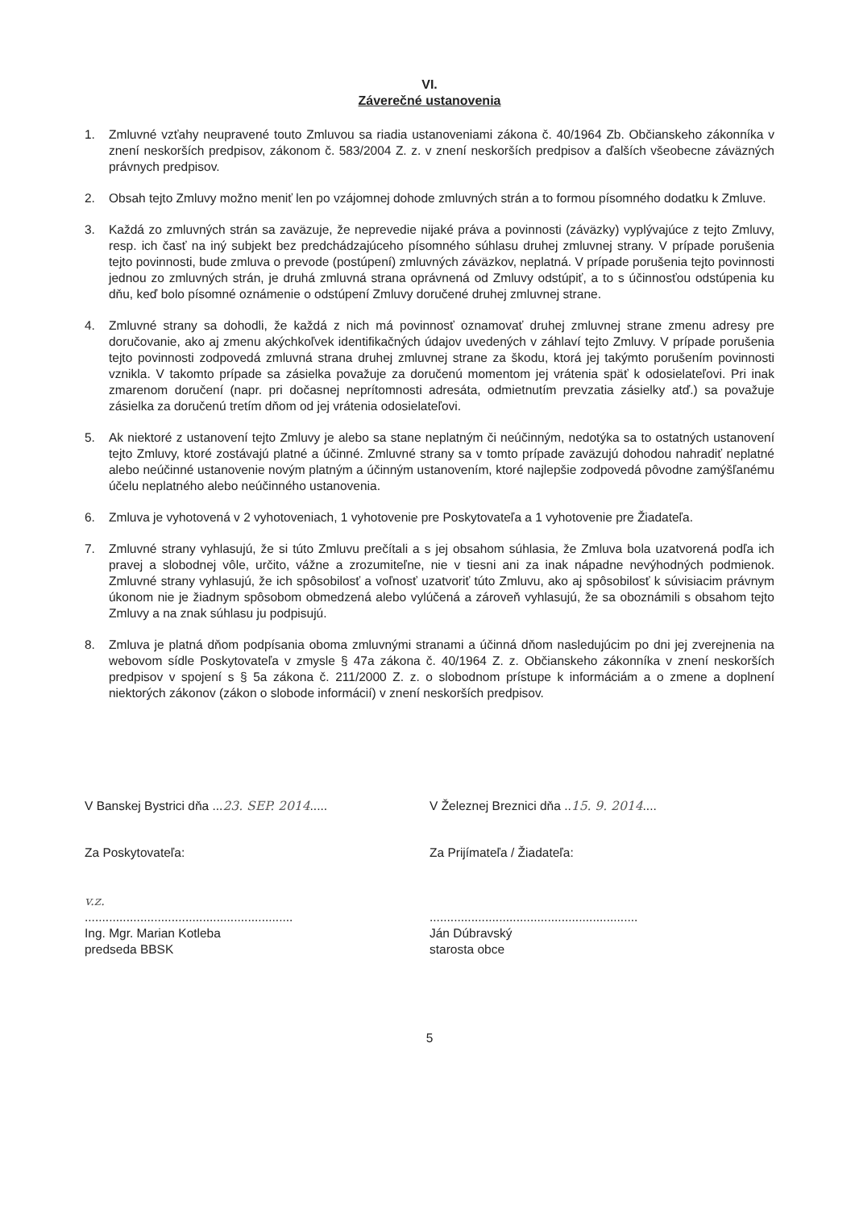VI.
Záverečné ustanovenia
1. Zmluvné vzťahy neupravené touto Zmluvou sa riadia ustanoveniami zákona č. 40/1964 Zb. Občianskeho zákonníka v znení neskorších predpisov, zákonom č. 583/2004 Z. z. v znení neskorších predpisov a ďalších všeobecne záväzných právnych predpisov.
2. Obsah tejto Zmluvy možno meniť len po vzájomnej dohode zmluvných strán a to formou písomného dodatku k Zmluve.
3. Každá zo zmluvných strán sa zaväzuje, že neprevedie nijaké práva a povinnosti (záväzky) vyplývajúce z tejto Zmluvy, resp. ich časť na iný subjekt bez predchádzajúceho písomného súhlasu druhej zmluvnej strany. V prípade porušenia tejto povinnosti, bude zmluva o prevode (postúpení) zmluvných záväzkov, neplatná. V prípade porušenia tejto povinnosti jednou zo zmluvných strán, je druhá zmluvná strana oprávnená od Zmluvy odstúpiť, a to s účinnosťou odstúpenia ku dňu, keď bolo písomné oznámenie o odstúpení Zmluvy doručené druhej zmluvnej strane.
4. Zmluvné strany sa dohodli, že každá z nich má povinnosť oznamovať druhej zmluvnej strane zmenu adresy pre doručovanie, ako aj zmenu akýchkoľvek identifikačných údajov uvedených v záhlaví tejto Zmluvy. V prípade porušenia tejto povinnosti zodpovedá zmluvná strana druhej zmluvnej strane za škodu, ktorá jej takýmto porušením povinnosti vznikla. V takomto prípade sa zásielka považuje za doručenú momentom jej vrátenia späť k odosielateľovi. Pri inak zmarenom doručení (napr. pri dočasnej neprítomnosti adresáta, odmietnutím prevzatia zásielky atď.) sa považuje zásielka za doručenú tretím dňom od jej vrátenia odosielateľovi.
5. Ak niektoré z ustanovení tejto Zmluvy je alebo sa stane neplatným či neúčinným, nedotýka sa to ostatných ustanovení tejto Zmluvy, ktoré zostávajú platné a účinné. Zmluvné strany sa v tomto prípade zaväzujú dohodou nahradiť neplatné alebo neúčinné ustanovenie novým platným a účinným ustanovením, ktoré najlepšie zodpovedá pôvodne zamýšľanému účelu neplatného alebo neúčinného ustanovenia.
6. Zmluva je vyhotovená v 2 vyhotoveniach, 1 vyhotovenie pre Poskytovateľa a 1 vyhotovenie pre Žiadateľa.
7. Zmluvné strany vyhlasujú, že si túto Zmluvu prečítali a s jej obsahom súhlasia, že Zmluva bola uzatvorená podľa ich pravej a slobodnej vôle, určito, vážne a zrozumiteľne, nie v tiesni ani za inak nápadne nevýhodných podmienok. Zmluvné strany vyhlasujú, že ich spôsobilosť a voľnosť uzatvoriť túto Zmluvu, ako aj spôsobilosť k súvisiacim právnym úkonom nie je žiadnym spôsobom obmedzená alebo vylúčená a zároveň vyhlasujú, že sa oboznámili s obsahom tejto Zmluvy a na znak súhlasu ju podpisujú.
8. Zmluva je platná dňom podpísania oboma zmluvnými stranami a účinná dňom nasledujúcim po dni jej zverejnenia na webovom sídle Poskytovateľa v zmysle § 47a zákona č. 40/1964 Z. z. Občianskeho zákonníka v znení neskorších predpisov v spojení s § 5a zákona č. 211/2000 Z. z. o slobodnom prístupe k informáciám a o zmene a doplnení niektorých zákonov (zákon o slobode informácií) v znení neskorších predpisov.
V Banskej Bystrici dňa ...23. SEP. 2014.....
Za Poskytovateľa:
v.z.
............................................................
Ing. Mgr. Marian Kotleba
predseda BBSK
V Železnej Breznici dňa ..15. 9. 2014....
Za Prijímateľa / Žiadateľa:
............................................................
Ján Dúbravský
starosta obce
5